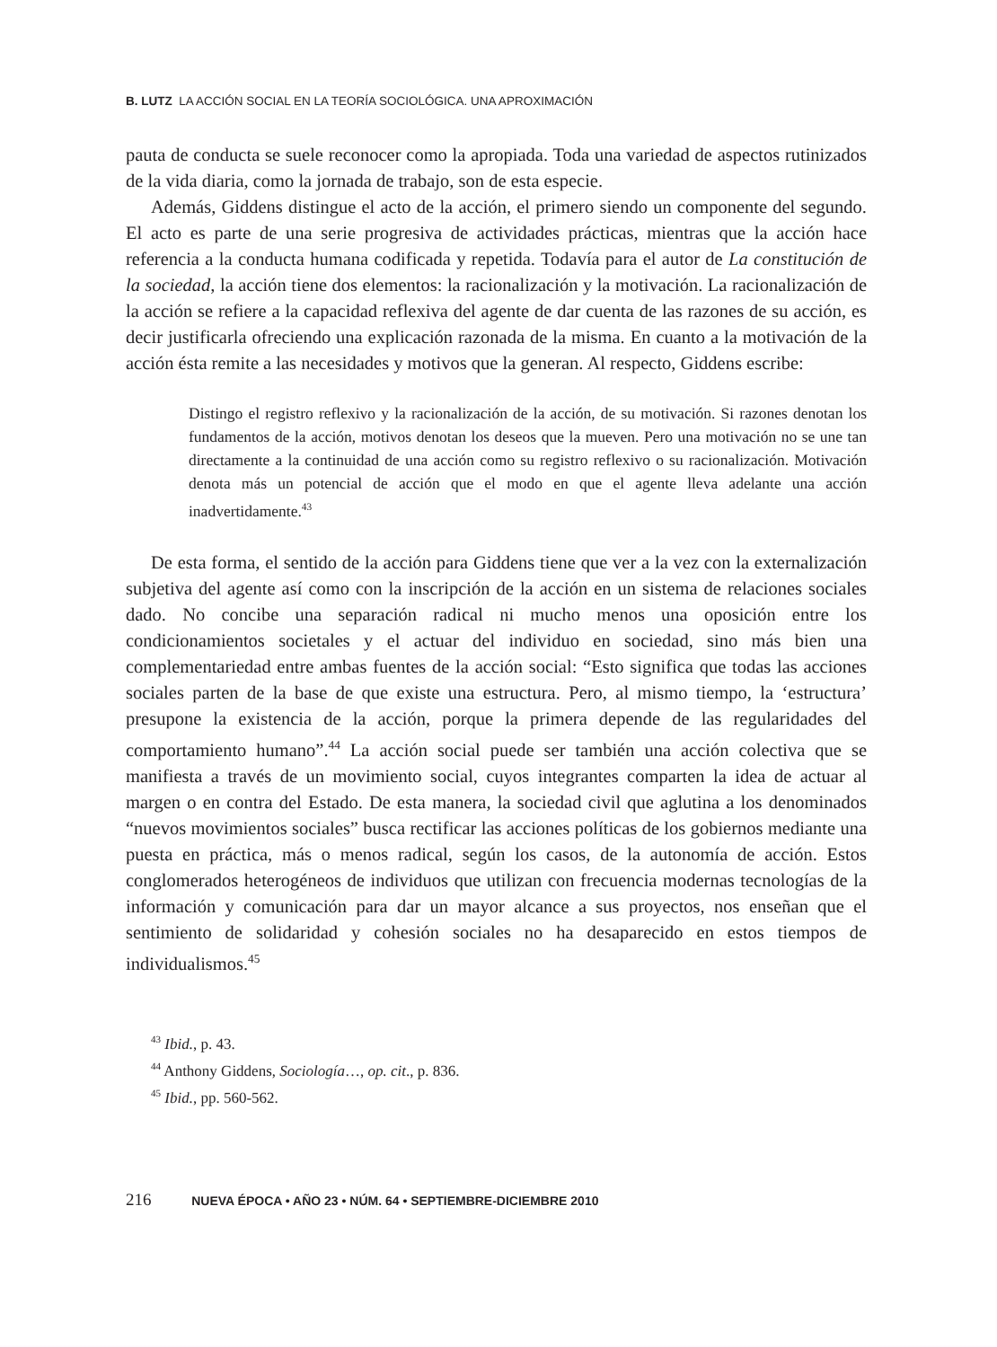B. LUTZ LA ACCIÓN SOCIAL EN LA TEORÍA SOCIOLÓGICA. UNA APROXIMACIÓN
pauta de conducta se suele reconocer como la apropiada. Toda una variedad de aspectos rutinizados de la vida diaria, como la jornada de trabajo, son de esta especie.
Además, Giddens distingue el acto de la acción, el primero siendo un componente del segundo. El acto es parte de una serie progresiva de actividades prácticas, mientras que la acción hace referencia a la conducta humana codificada y repetida. Todavía para el autor de La constitución de la sociedad, la acción tiene dos elementos: la racionalización y la motivación. La racionalización de la acción se refiere a la capacidad reflexiva del agente de dar cuenta de las razones de su acción, es decir justificarla ofreciendo una explicación razonada de la misma. En cuanto a la motivación de la acción ésta remite a las necesidades y motivos que la generan. Al respecto, Giddens escribe:
Distingo el registro reflexivo y la racionalización de la acción, de su motivación. Si razones denotan los fundamentos de la acción, motivos denotan los deseos que la mueven. Pero una motivación no se une tan directamente a la continuidad de una acción como su registro reflexivo o su racionalización. Motivación denota más un potencial de acción que el modo en que el agente lleva adelante una acción inadvertidamente.<sup>43</sup>
De esta forma, el sentido de la acción para Giddens tiene que ver a la vez con la externalización subjetiva del agente así como con la inscripción de la acción en un sistema de relaciones sociales dado. No concibe una separación radical ni mucho menos una oposición entre los condicionamientos societales y el actuar del individuo en sociedad, sino más bien una complementariedad entre ambas fuentes de la acción social: “Esto significa que todas las acciones sociales parten de la base de que existe una estructura. Pero, al mismo tiempo, la ‘estructura’ presupone la existencia de la acción, porque la primera depende de las regularidades del comportamiento humano”.<sup>44</sup> La acción social puede ser también una acción colectiva que se manifiesta a través de un movimiento social, cuyos integrantes comparten la idea de actuar al margen o en contra del Estado. De esta manera, la sociedad civil que aglutina a los denominados “nuevos movimientos sociales” busca rectificar las acciones políticas de los gobiernos mediante una puesta en práctica, más o menos radical, según los casos, de la autonomía de acción. Estos conglomerados heterogéneos de individuos que utilizan con frecuencia modernas tecnologías de la información y comunicación para dar un mayor alcance a sus proyectos, nos enseñan que el sentimiento de solidaridad y cohesión sociales no ha desaparecido en estos tiempos de individualismos.<sup>45</sup>
<sup>43</sup> Ibid., p. 43.
<sup>44</sup> Anthony Giddens, Sociología…, op. cit., p. 836.
<sup>45</sup> Ibid., pp. 560-562.
216 NUEVA ÉPOCA • AÑO 23 • NÚM. 64 • SEPTIEMBRE-DICIEMBRE 2010